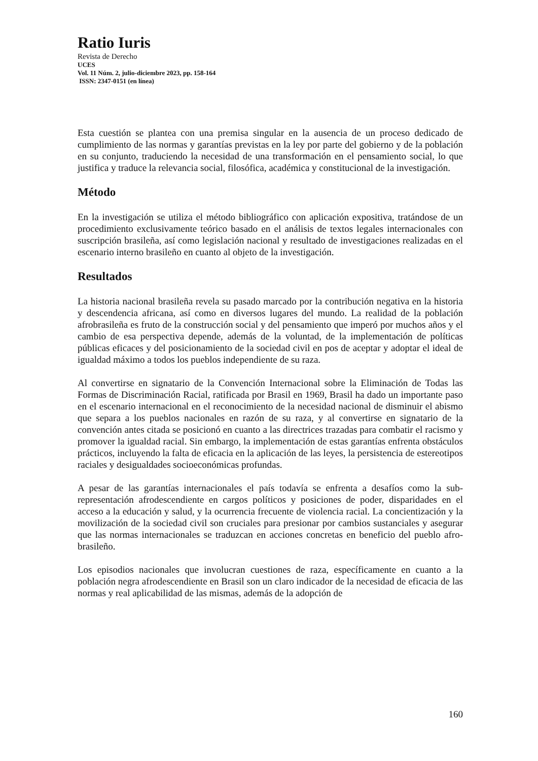Ratio Iuris
Revista de Derecho
UCES
Vol. 11 Núm. 2, julio-diciembre 2023, pp. 158-164
ISSN: 2347-0151 (en línea)
Esta cuestión se plantea con una premisa singular en la ausencia de un proceso dedicado de cumplimiento de las normas y garantías previstas en la ley por parte del gobierno y de la población en su conjunto, traduciendo la necesidad de una transformación en el pensamiento social, lo que justifica y traduce la relevancia social, filosófica, académica y constitucional de la investigación.
Método
En la investigación se utiliza el método bibliográfico con aplicación expositiva, tratándose de un procedimiento exclusivamente teórico basado en el análisis de textos legales internacionales con suscripción brasileña, así como legislación nacional y resultado de investigaciones realizadas en el escenario interno brasileño en cuanto al objeto de la investigación.
Resultados
La historia nacional brasileña revela su pasado marcado por la contribución negativa en la historia y descendencia africana, así como en diversos lugares del mundo. La realidad de la población afrobrasileña es fruto de la construcción social y del pensamiento que imperó por muchos años y el cambio de esa perspectiva depende, además de la voluntad, de la implementación de políticas públicas eficaces y del posicionamiento de la sociedad civil en pos de aceptar y adoptar el ideal de igualdad máximo a todos los pueblos independiente de su raza.
Al convertirse en signatario de la Convención Internacional sobre la Eliminación de Todas las Formas de Discriminación Racial, ratificada por Brasil en 1969, Brasil ha dado un importante paso en el escenario internacional en el reconocimiento de la necesidad nacional de disminuir el abismo que separa a los pueblos nacionales en razón de su raza, y al convertirse en signatario de la convención antes citada se posicionó en cuanto a las directrices trazadas para combatir el racismo y promover la igualdad racial. Sin embargo, la implementación de estas garantías enfrenta obstáculos prácticos, incluyendo la falta de eficacia en la aplicación de las leyes, la persistencia de estereotipos raciales y desigualdades socioeconómicas profundas.
A pesar de las garantías internacionales el país todavía se enfrenta a desafíos como la sub-representación afrodescendiente en cargos políticos y posiciones de poder, disparidades en el acceso a la educación y salud, y la ocurrencia frecuente de violencia racial. La concientización y la movilización de la sociedad civil son cruciales para presionar por cambios sustanciales y asegurar que las normas internacionales se traduzcan en acciones concretas en beneficio del pueblo afro-brasileño.
Los episodios nacionales que involucran cuestiones de raza, específicamente en cuanto a la población negra afrodescendiente en Brasil son un claro indicador de la necesidad de eficacia de las normas y real aplicabilidad de las mismas, además de la adopción de
160